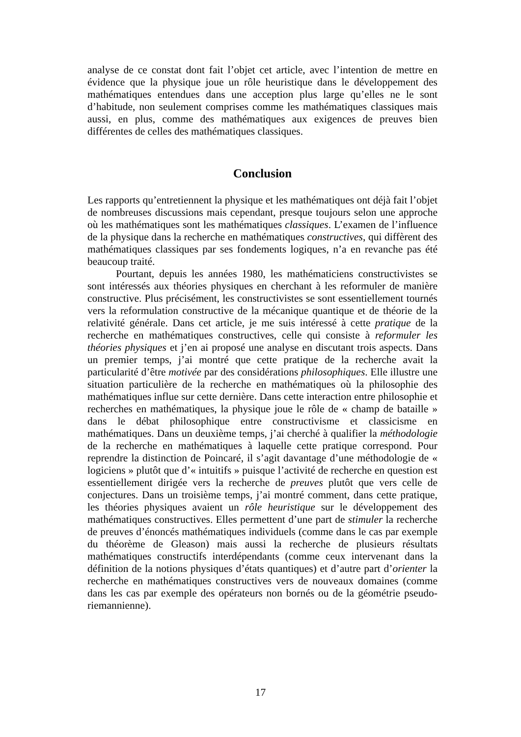analyse de ce constat dont fait l’objet cet article, avec l’intention de mettre en évidence que la physique joue un rôle heuristique dans le développement des mathématiques entendues dans une acception plus large qu’elles ne le sont d’habitude, non seulement comprises comme les mathématiques classiques mais aussi, en plus, comme des mathématiques aux exigences de preuves bien différentes de celles des mathématiques classiques.
Conclusion
Les rapports qu’entretiennent la physique et les mathématiques ont déjà fait l’objet de nombreuses discussions mais cependant, presque toujours selon une approche où les mathématiques sont les mathématiques classiques. L’examen de l’influence de la physique dans la recherche en mathématiques constructives, qui diffèrent des mathématiques classiques par ses fondements logiques, n’a en revanche pas été beaucoup traité.
Pourtant, depuis les années 1980, les mathématiciens constructivistes se sont intéressés aux théories physiques en cherchant à les reformuler de manière constructive. Plus précisément, les constructivistes se sont essentiellement tournés vers la reformulation constructive de la mécanique quantique et de théorie de la relativité générale. Dans cet article, je me suis intéressé à cette pratique de la recherche en mathématiques constructives, celle qui consiste à reformuler les théories physiques et j’en ai proposé une analyse en discutant trois aspects. Dans un premier temps, j’ai montré que cette pratique de la recherche avait la particularité d’être motivée par des considérations philosophiques. Elle illustre une situation particulière de la recherche en mathématiques où la philosophie des mathématiques influe sur cette dernière. Dans cette interaction entre philosophie et recherches en mathématiques, la physique joue le rôle de « champ de bataille » dans le débat philosophique entre constructivisme et classicisme en mathématiques. Dans un deuxième temps, j’ai cherché à qualifier la méthodologie de la recherche en mathématiques à laquelle cette pratique correspond. Pour reprendre la distinction de Poincaré, il s’agit davantage d’une méthodologie de « logiciens » plutôt que d’« intuitifs » puisque l’activité de recherche en question est essentiellement dirigée vers la recherche de preuves plutôt que vers celle de conjectures. Dans un troisième temps, j’ai montré comment, dans cette pratique, les théories physiques avaient un rôle heuristique sur le développement des mathématiques constructives. Elles permettent d’une part de stimuler la recherche de preuves d’énoncés mathématiques individuels (comme dans le cas par exemple du théorème de Gleason) mais aussi la recherche de plusieurs résultats mathématiques constructifs interdépendants (comme ceux intervenant dans la définition de la notions physiques d’états quantiques) et d’autre part d’orienter la recherche en mathématiques constructives vers de nouveaux domaines (comme dans les cas par exemple des opérateurs non bornés ou de la géométrie pseudo-riemannienne).
17